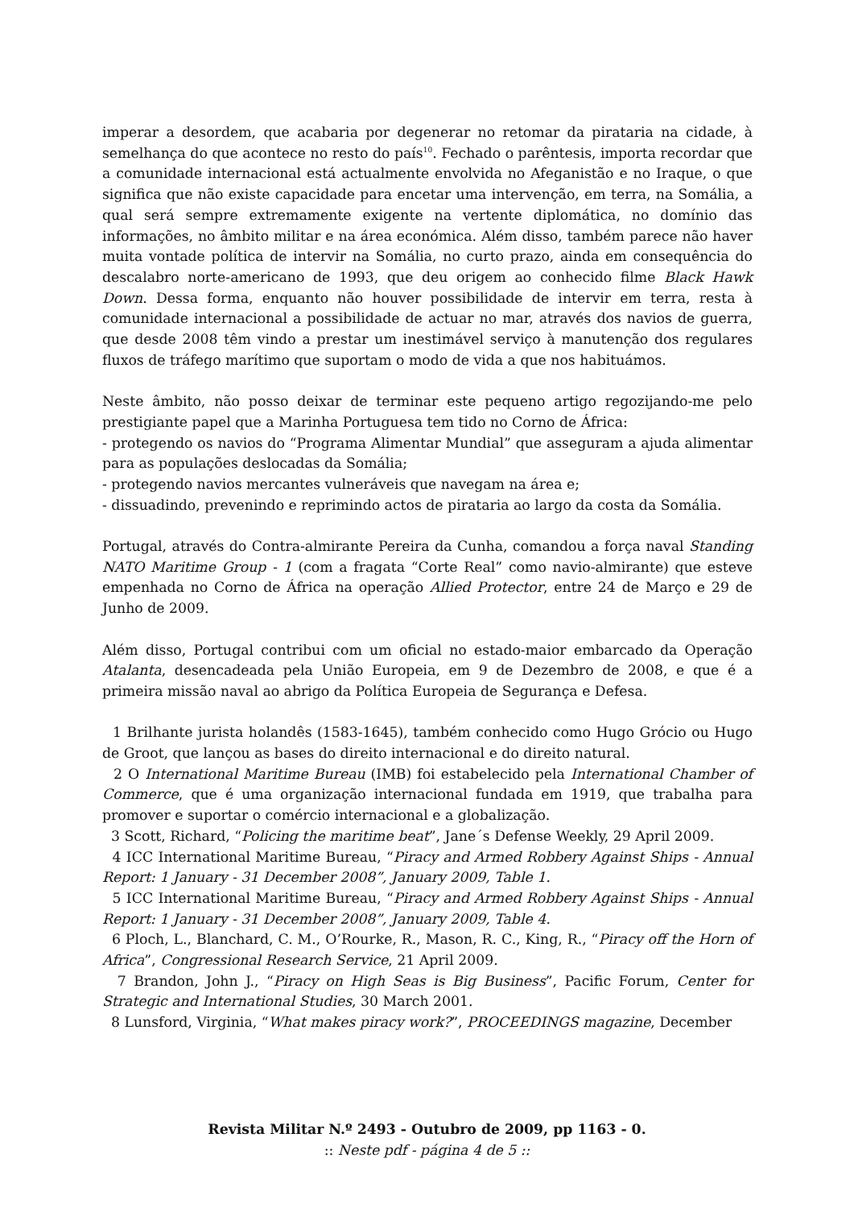imperar a desordem, que acabaria por degenerar no retomar da pirataria na cidade, à semelhança do que acontece no resto do país<sup>10</sup>. Fechado o parêntesis, importa recordar que a comunidade internacional está actualmente envolvida no Afeganistão e no Iraque, o que significa que não existe capacidade para encetar uma intervenção, em terra, na Somália, a qual será sempre extremamente exigente na vertente diplomática, no domínio das informações, no âmbito militar e na área económica. Além disso, também parece não haver muita vontade política de intervir na Somália, no curto prazo, ainda em consequência do descalabro norte-americano de 1993, que deu origem ao conhecido filme Black Hawk Down. Dessa forma, enquanto não houver possibilidade de intervir em terra, resta à comunidade internacional a possibilidade de actuar no mar, através dos navios de guerra, que desde 2008 têm vindo a prestar um inestimável serviço à manutenção dos regulares fluxos de tráfego marítimo que suportam o modo de vida a que nos habituámos.
Neste âmbito, não posso deixar de terminar este pequeno artigo regozijando-me pelo prestigiante papel que a Marinha Portuguesa tem tido no Corno de África:
- protegendo os navios do “Programa Alimentar Mundial” que asseguram a ajuda alimentar para as populações deslocadas da Somália;
- protegendo navios mercantes vulneráveis que navegam na área e;
- dissuadindo, prevenindo e reprimindo actos de pirataria ao largo da costa da Somália.
Portugal, através do Contra-almirante Pereira da Cunha, comandou a força naval Standing NATO Maritime Group - 1 (com a fragata “Corte Real” como navio-almirante) que esteve empenhada no Corno de África na operação Allied Protector, entre 24 de Março e 29 de Junho de 2009.
Além disso, Portugal contribui com um oficial no estado-maior embarcado da Operação Atalanta, desencadeada pela União Europeia, em 9 de Dezembro de 2008, e que é a primeira missão naval ao abrigo da Política Europeia de Segurança e Defesa.
1 Brilhante jurista holandês (1583-1645), também conhecido como Hugo Grócio ou Hugo de Groot, que lançou as bases do direito internacional e do direito natural.
2 O International Maritime Bureau (IMB) foi estabelecido pela International Chamber of Commerce, que é uma organização internacional fundada em 1919, que trabalha para promover e suportar o comércio internacional e a globalização.
3 Scott, Richard, “Policing the maritime beat”, Jane´s Defense Weekly, 29 April 2009.
4 ICC International Maritime Bureau, “Piracy and Armed Robbery Against Ships - Annual Report: 1 January - 31 December 2008”, January 2009, Table 1.
5 ICC International Maritime Bureau, “Piracy and Armed Robbery Against Ships - Annual Report: 1 January - 31 December 2008”, January 2009, Table 4.
6 Ploch, L., Blanchard, C. M., O’Rourke, R., Mason, R. C., King, R., “Piracy off the Horn of Africa”, Congressional Research Service, 21 April 2009.
7 Brandon, John J., “Piracy on High Seas is Big Business”, Pacific Forum, Center for Strategic and International Studies, 30 March 2001.
8 Lunsford, Virginia, “What makes piracy work?”, PROCEEDINGS magazine, December
Revista Militar N.º 2493 - Outubro de 2009, pp 1163 - 0.
:: Neste pdf - página 4 de 5 ::